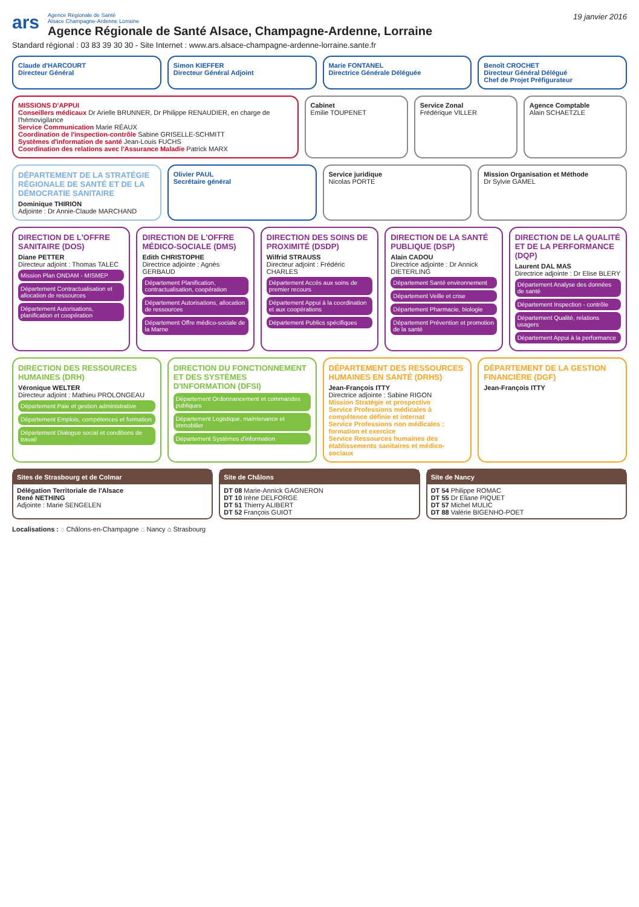19 janvier 2016
ars
Agence Régionale de Santé
Alsace Champagne-Ardenne Lorraine
Agence Régionale de Santé Alsace, Champagne-Ardenne, Lorraine
Standard régional : 03 83 39 30 30 - Site Internet : www.ars.alsace-champagne-ardenne-lorraine.sante.fr
Claude d'HARCOURT
Directeur Général
Simon KIEFFER
Directeur Général Adjoint
Marie FONTANEL
Directrice Générale Déléguée
Benoît CROCHET
Directeur Général Délégué
Chef de Projet Préfigurateur
MISSIONS D'APPUI
Conseillers médicaux Dr Arielle BRUNNER, Dr Philippe RENAUDIER, en charge de l'hémovigilance
Service Communication Marie RÉAUX
Coordination de l'inspection-contrôle Sabine GRISELLE-SCHMITT
Systèmes d'information de santé Jean-Louis FUCHS
Coordination des relations avec l'Assurance Maladie Patrick MARX
Cabinet
Emilie TOUPENET
Service Zonal
Frédérique VILLER
Agence Comptable
Alain SCHAETZLE
DÉPARTEMENT DE LA STRATÉGIE RÉGIONALE DE SANTÉ ET DE LA DÉMOCRATIE SANITAIRE
Dominique THIRION
Adjointe : Dr Annie-Claude MARCHAND
Olivier PAUL
Secrétaire général
Service juridique
Nicolas PORTE
Mission Organisation et Méthode
Dr Sylvie GAMEL
DIRECTION DE L'OFFRE SANITAIRE (DOS)
Diane PETTER
Directeur adjoint : Thomas TALEC
Mission Plan ONDAM - MISMEP
Département Contractualisation et allocation de ressources
Département Autorisations, planification et coopération
DIRECTION DE L'OFFRE MÉDICO-SOCIALE (DMS)
Edith CHRISTOPHE
Directrice adjointe : Agnès GERBAUD
Département Planification, contractualisation, coopération
Département Autorisations, allocation de ressources
Département Offre médico-sociale de la Marne
DIRECTION DES SOINS DE PROXIMITÉ (DSDP)
Wilfrid STRAUSS
Directeur adjoint : Frédéric CHARLES
Département Accès aux soins de premier recours
Département Appui à la coordination et aux coopérations
Département Publics spécifiques
DIRECTION DE LA SANTÉ PUBLIQUE (DSP)
Alain CADOU
Directrice adjointe : Dr Annick DIETERLING
Département Santé environnement
Département Veille et crise
Département Pharmacie, biologie
Département Prévention et promotion de la santé
DIRECTION DE LA QUALITÉ ET DE LA PERFORMANCE (DQP)
Laurent DAL MAS
Directrice adjointe : Dr Elise BLERY
Département Analyse des données de santé
Département Inspection - contrôle
Département Qualité, relations usagers
Département Appui à la performance
DIRECTION DES RESSOURCES HUMAINES (DRH)
Véronique WELTER
Directeur adjoint : Mathieu PROLONGEAU
Département Paie et gestion administrative
Département Emplois, compétences et formation
Département Dialogue social et conditions de travail
DIRECTION DU FONCTIONNEMENT ET DES SYSTÈMES D'INFORMATION (DFSI)
Département Ordonnancement et commandes publiques
Département Logistique, maintenance et immobilier
Département Systèmes d'information
DÉPARTEMENT DES RESSOURCES HUMAINES EN SANTÉ (DRHS)
Jean-François ITTY
Directrice adjointe : Sabine RIGON
Mission Stratégie et prospective
Service Professions médicales à compétence définie et internat
Service Professions non médicales : formation et exercice
Service Ressources humaines des établissements sanitaires et médico-sociaux
DÉPARTEMENT DE LA GESTION FINANCIÈRE (DGF)
Jean-François ITTY
Sites de Strasbourg et de Colmar
Délégation Territoriale de l'Alsace
René NETHING
Adjointe : Marie SENGELEN
Site de Châlons
DT 08 Marie-Annick GAGNERON
DT 10 Irène DELFORGE
DT 51 Thierry ALIBERT
DT 52 François GUIOT
Site de Nancy
DT 54 Philippe ROMAC
DT 55 Dr Eliane PIQUET
DT 57 Michel MULIC
DT 88 Valérie BIGENHO-POET
Localisations : ⌂ Châlons-en-Champagne ⌂ Nancy ⌂ Strasbourg